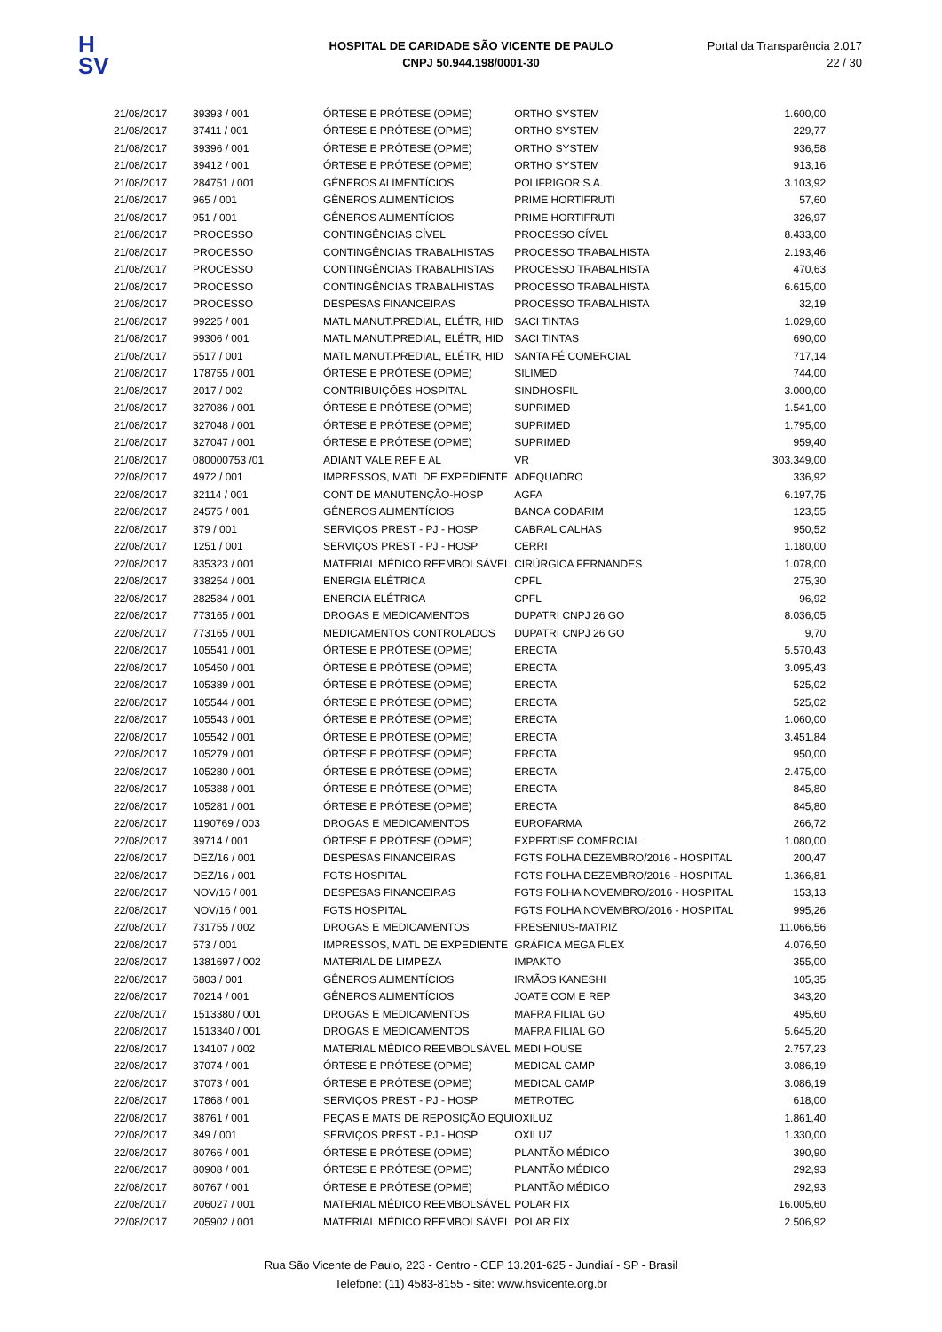H
SV
HOSPITAL DE CARIDADE SÃO VICENTE DE PAULO
CNPJ 50.944.198/0001-30
Portal da Transparência 2.017
22 / 30
| 21/08/2017 | 39393 / 001 | ÓRTESE E PRÓTESE (OPME) | ORTHO SYSTEM | 1.600,00 |
| 21/08/2017 | 37411 / 001 | ÓRTESE E PRÓTESE (OPME) | ORTHO SYSTEM | 229,77 |
| 21/08/2017 | 39396 / 001 | ÓRTESE E PRÓTESE (OPME) | ORTHO SYSTEM | 936,58 |
| 21/08/2017 | 39412 / 001 | ÓRTESE E PRÓTESE (OPME) | ORTHO SYSTEM | 913,16 |
| 21/08/2017 | 284751 / 001 | GÊNEROS ALIMENTÍCIOS | POLIFRIGOR S.A. | 3.103,92 |
| 21/08/2017 | 965 / 001 | GÊNEROS ALIMENTÍCIOS | PRIME HORTIFRUTI | 57,60 |
| 21/08/2017 | 951 / 001 | GÊNEROS ALIMENTÍCIOS | PRIME HORTIFRUTI | 326,97 |
| 21/08/2017 | PROCESSO | CONTINGÊNCIAS CÍVEL | PROCESSO CÍVEL | 8.433,00 |
| 21/08/2017 | PROCESSO | CONTINGÊNCIAS TRABALHISTAS | PROCESSO TRABALHISTA | 2.193,46 |
| 21/08/2017 | PROCESSO | CONTINGÊNCIAS TRABALHISTAS | PROCESSO TRABALHISTA | 470,63 |
| 21/08/2017 | PROCESSO | CONTINGÊNCIAS TRABALHISTAS | PROCESSO TRABALHISTA | 6.615,00 |
| 21/08/2017 | PROCESSO | DESPESAS FINANCEIRAS | PROCESSO TRABALHISTA | 32,19 |
| 21/08/2017 | 99225 / 001 | MATL MANUT.PREDIAL, ELÉTR, HID | SACI TINTAS | 1.029,60 |
| 21/08/2017 | 99306 / 001 | MATL MANUT.PREDIAL, ELÉTR, HID | SACI TINTAS | 690,00 |
| 21/08/2017 | 5517 / 001 | MATL MANUT.PREDIAL, ELÉTR, HID | SANTA FÉ COMERCIAL | 717,14 |
| 21/08/2017 | 178755 / 001 | ÓRTESE E PRÓTESE (OPME) | SILIMED | 744,00 |
| 21/08/2017 | 2017 / 002 | CONTRIBUIÇÕES HOSPITAL | SINDHOSFIL | 3.000,00 |
| 21/08/2017 | 327086 / 001 | ÓRTESE E PRÓTESE (OPME) | SUPRIMED | 1.541,00 |
| 21/08/2017 | 327048 / 001 | ÓRTESE E PRÓTESE (OPME) | SUPRIMED | 1.795,00 |
| 21/08/2017 | 327047 / 001 | ÓRTESE E PRÓTESE (OPME) | SUPRIMED | 959,40 |
| 21/08/2017 | 080000753 /01 | ADIANT VALE REF E AL | VR | 303.349,00 |
| 22/08/2017 | 4972 / 001 | IMPRESSOS, MATL DE EXPEDIENTE | ADEQUADRO | 336,92 |
| 22/08/2017 | 32114 / 001 | CONT DE MANUTENÇÃO-HOSP | AGFA | 6.197,75 |
| 22/08/2017 | 24575 / 001 | GÊNEROS ALIMENTÍCIOS | BANCA CODARIM | 123,55 |
| 22/08/2017 | 379 / 001 | SERVIÇOS PREST - PJ - HOSP | CABRAL CALHAS | 950,52 |
| 22/08/2017 | 1251 / 001 | SERVIÇOS PREST - PJ - HOSP | CERRI | 1.180,00 |
| 22/08/2017 | 835323 / 001 | MATERIAL MÉDICO REEMBOLSÁVEL | CIRÚRGICA FERNANDES | 1.078,00 |
| 22/08/2017 | 338254 / 001 | ENERGIA ELÉTRICA | CPFL | 275,30 |
| 22/08/2017 | 282584 / 001 | ENERGIA ELÉTRICA | CPFL | 96,92 |
| 22/08/2017 | 773165 / 001 | DROGAS E MEDICAMENTOS | DUPATRI CNPJ 26 GO | 8.036,05 |
| 22/08/2017 | 773165 / 001 | MEDICAMENTOS CONTROLADOS | DUPATRI CNPJ 26 GO | 9,70 |
| 22/08/2017 | 105541 / 001 | ÓRTESE E PRÓTESE (OPME) | ERECTA | 5.570,43 |
| 22/08/2017 | 105450 / 001 | ÓRTESE E PRÓTESE (OPME) | ERECTA | 3.095,43 |
| 22/08/2017 | 105389 / 001 | ÓRTESE E PRÓTESE (OPME) | ERECTA | 525,02 |
| 22/08/2017 | 105544 / 001 | ÓRTESE E PRÓTESE (OPME) | ERECTA | 525,02 |
| 22/08/2017 | 105543 / 001 | ÓRTESE E PRÓTESE (OPME) | ERECTA | 1.060,00 |
| 22/08/2017 | 105542 / 001 | ÓRTESE E PRÓTESE (OPME) | ERECTA | 3.451,84 |
| 22/08/2017 | 105279 / 001 | ÓRTESE E PRÓTESE (OPME) | ERECTA | 950,00 |
| 22/08/2017 | 105280 / 001 | ÓRTESE E PRÓTESE (OPME) | ERECTA | 2.475,00 |
| 22/08/2017 | 105388 / 001 | ÓRTESE E PRÓTESE (OPME) | ERECTA | 845,80 |
| 22/08/2017 | 105281 / 001 | ÓRTESE E PRÓTESE (OPME) | ERECTA | 845,80 |
| 22/08/2017 | 1190769 / 003 | DROGAS E MEDICAMENTOS | EUROFARMA | 266,72 |
| 22/08/2017 | 39714 / 001 | ÓRTESE E PRÓTESE (OPME) | EXPERTISE COMERCIAL | 1.080,00 |
| 22/08/2017 | DEZ/16 / 001 | DESPESAS FINANCEIRAS | FGTS FOLHA DEZEMBRO/2016 - HOSPITAL | 200,47 |
| 22/08/2017 | DEZ/16 / 001 | FGTS HOSPITAL | FGTS FOLHA DEZEMBRO/2016 - HOSPITAL | 1.366,81 |
| 22/08/2017 | NOV/16 / 001 | DESPESAS FINANCEIRAS | FGTS FOLHA NOVEMBRO/2016 - HOSPITAL | 153,13 |
| 22/08/2017 | NOV/16 / 001 | FGTS HOSPITAL | FGTS FOLHA NOVEMBRO/2016 - HOSPITAL | 995,26 |
| 22/08/2017 | 731755 / 002 | DROGAS E MEDICAMENTOS | FRESENIUS-MATRIZ | 11.066,56 |
| 22/08/2017 | 573 / 001 | IMPRESSOS, MATL DE EXPEDIENTE | GRÁFICA MEGA FLEX | 4.076,50 |
| 22/08/2017 | 1381697 / 002 | MATERIAL DE LIMPEZA | IMPAKTO | 355,00 |
| 22/08/2017 | 6803 / 001 | GÊNEROS ALIMENTÍCIOS | IRMÃOS KANESHI | 105,35 |
| 22/08/2017 | 70214 / 001 | GÊNEROS ALIMENTÍCIOS | JOATE COM E REP | 343,20 |
| 22/08/2017 | 1513380 / 001 | DROGAS E MEDICAMENTOS | MAFRA FILIAL GO | 495,60 |
| 22/08/2017 | 1513340 / 001 | DROGAS E MEDICAMENTOS | MAFRA FILIAL GO | 5.645,20 |
| 22/08/2017 | 134107 / 002 | MATERIAL MÉDICO REEMBOLSÁVEL | MEDI HOUSE | 2.757,23 |
| 22/08/2017 | 37074 / 001 | ÓRTESE E PRÓTESE (OPME) | MEDICAL CAMP | 3.086,19 |
| 22/08/2017 | 37073 / 001 | ÓRTESE E PRÓTESE (OPME) | MEDICAL CAMP | 3.086,19 |
| 22/08/2017 | 17868 / 001 | SERVIÇOS PREST - PJ - HOSP | METROTEC | 618,00 |
| 22/08/2017 | 38761 / 001 | PEÇAS E MATS DE REPOSIÇÃO EQUI | OXILUZ | 1.861,40 |
| 22/08/2017 | 349 / 001 | SERVIÇOS PREST - PJ - HOSP | OXILUZ | 1.330,00 |
| 22/08/2017 | 80766 / 001 | ÓRTESE E PRÓTESE (OPME) | PLANTÃO MÉDICO | 390,90 |
| 22/08/2017 | 80908 / 001 | ÓRTESE E PRÓTESE (OPME) | PLANTÃO MÉDICO | 292,93 |
| 22/08/2017 | 80767 / 001 | ÓRTESE E PRÓTESE (OPME) | PLANTÃO MÉDICO | 292,93 |
| 22/08/2017 | 206027 / 001 | MATERIAL MÉDICO REEMBOLSÁVEL | POLAR FIX | 16.005,60 |
| 22/08/2017 | 205902 / 001 | MATERIAL MÉDICO REEMBOLSÁVEL | POLAR FIX | 2.506,92 |
Rua São Vicente de Paulo, 223 - Centro - CEP 13.201-625 - Jundiaí - SP - Brasil
Telefone: (11) 4583-8155 - site: www.hsvicente.org.br